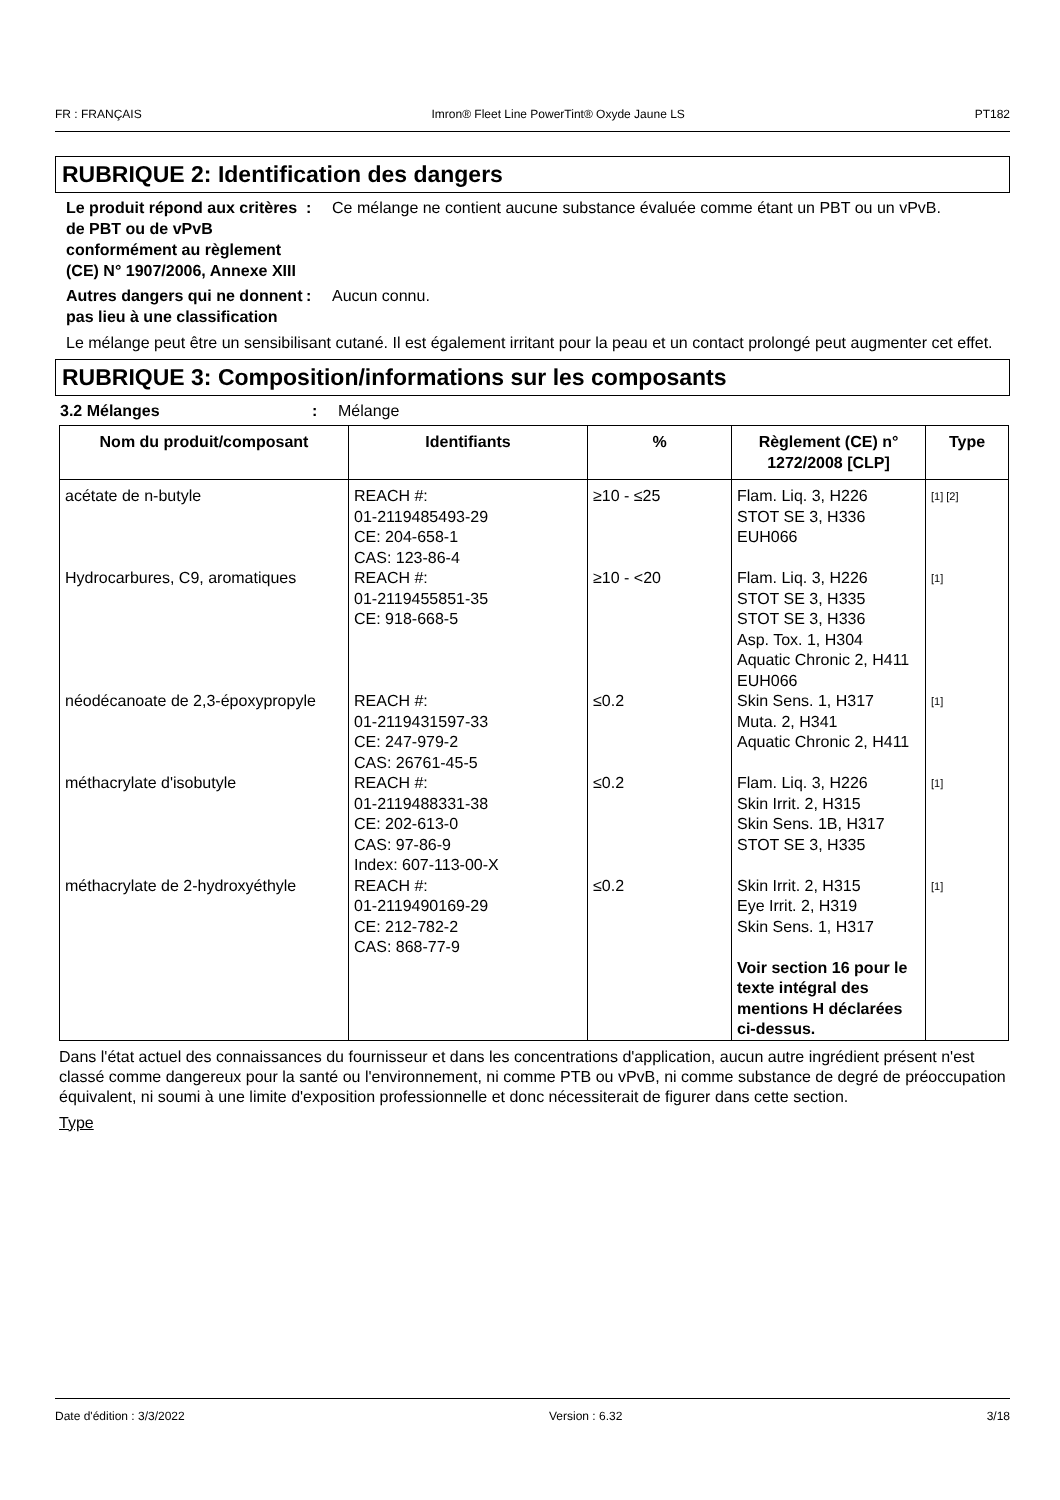FR : FRANÇAIS Imron® Fleet Line PowerTint® Oxyde Jaune LS PT182
RUBRIQUE 2: Identification des dangers
Le produit répond aux critères de PBT ou de vPvB conformément au règlement (CE) N° 1907/2006, Annexe XIII
: Ce mélange ne contient aucune substance évaluée comme étant un PBT ou un vPvB.
Autres dangers qui ne donnent pas lieu à une classification
: Aucun connu.
Le mélange peut être un sensibilisant cutané. Il est également irritant pour la peau et un contact prolongé peut augmenter cet effet.
RUBRIQUE 3: Composition/informations sur les composants
3.2 Mélanges : Mélange
| Nom du produit/composant | Identifiants | % | Règlement (CE) n° 1272/2008 [CLP] | Type |
| --- | --- | --- | --- | --- |
| acétate de n-butyle | REACH #: 01-2119485493-29 CE: 204-658-1 CAS: 123-86-4 | ≥10 - ≤25 | Flam. Liq. 3, H226 STOT SE 3, H336 EUH066 | [1] [2] |
| Hydrocarbures, C9, aromatiques | REACH #: 01-2119455851-35 CE: 918-668-5 | ≥10 - <20 | Flam. Liq. 3, H226 STOT SE 3, H335 STOT SE 3, H336 Asp. Tox. 1, H304 Aquatic Chronic 2, H411 EUH066 | [1] |
| néodécanoate de 2,3-époxypropyle | REACH #: 01-2119431597-33 CE: 247-979-2 CAS: 26761-45-5 | ≤0.2 | Skin Sens. 1, H317 Muta. 2, H341 Aquatic Chronic 2, H411 | [1] |
| méthacrylate d'isobutyle | REACH #: 01-2119488331-38 CE: 202-613-0 CAS: 97-86-9 Index: 607-113-00-X | ≤0.2 | Flam. Liq. 3, H226 Skin Irrit. 2, H315 Skin Sens. 1B, H317 STOT SE 3, H335 | [1] |
| méthacrylate de 2-hydroxyéthyle | REACH #: 01-2119490169-29 CE: 212-782-2 CAS: 868-77-9 | ≤0.2 | Skin Irrit. 2, H315 Eye Irrit. 2, H319 Skin Sens. 1, H317 Voir section 16 pour le texte intégral des mentions H déclarées ci-dessus. | [1] |
Dans l'état actuel des connaissances du fournisseur et dans les concentrations d'application, aucun autre ingrédient présent n'est classé comme dangereux pour la santé ou l'environnement, ni comme PTB ou vPvB, ni comme substance de degré de préoccupation équivalent, ni soumi à une limite d'exposition professionnelle et donc nécessiterait de figurer dans cette section.
Type
Date d'édition : 3/3/2022 Version : 6.32 3/18